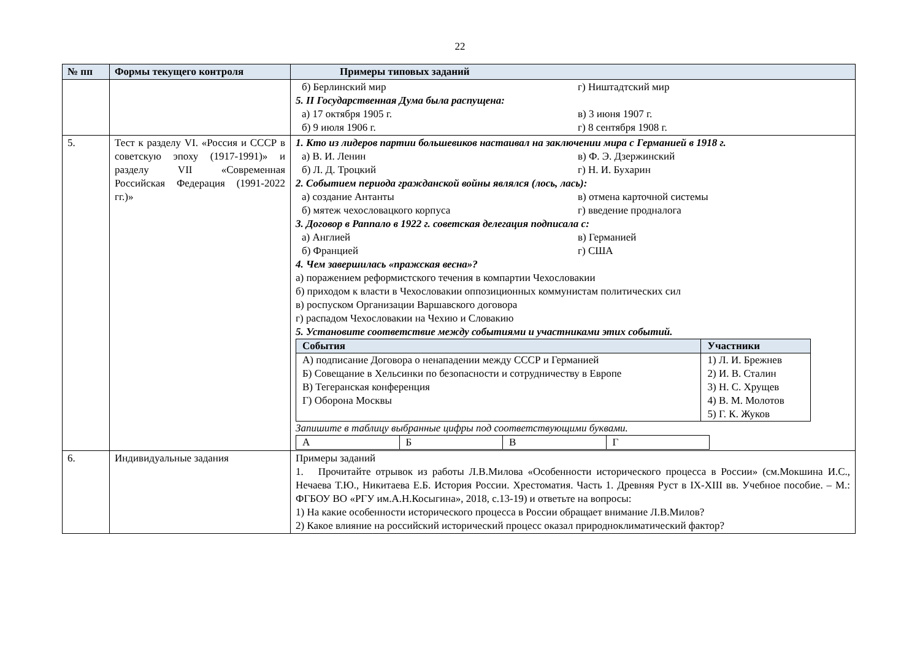22
| № пп | Формы текущего контроля | Примеры типовых заданий |
| --- | --- | --- |
| | | б) Берлинский мир г) Ништадтский мир 5. II Государственная Дума была распущена: а) 17 октября 1905 г. в) 3 июня 1907 г. б) 9 июля 1906 г. г) 8 сентября 1908 г. |
| 5. | Тест к разделу VI. «Россия и СССР в советскую эпоху (1917-1991)» и разделу VII «Современная Российская Федерация (1991-2022 гг.)» | 1. Кто из лидеров партии большевиков настаивал на заключении мира с Германией в 1918 г. а) В. И. Ленин в) Ф. Э. Дзержинский б) Л. Д. Троцкий г) Н. И. Бухарин 2. Событием периода гражданской войны являлся (лось, лась): а) создание Антанты в) отмена карточной системы б) мятеж чехословацкого корпуса г) введение продналога 3. Договор в Раппало в 1922 г. советская делегация подписала с: а) Англией в) Германией б) Францией г) США 4. Чем завершилась «пражская весна»? а) поражением реформистского течения в компартии Чехословакии б) приходом к власти в Чехословакии оппозиционных коммунистам политических сил в) роспуском Организации Варшавского договора г) распадом Чехословакии на Чехию и Словакию 5. Установите соответствие между событиями и участниками этих событий. / События / Участники / / --- / --- / / А) подписание Договора о ненападении между СССР и Германией Б) Совещание в Хельсинки по безопасности и сотрудничеству в Европе В) Тегеранская конференция Г) Оборона Москвы / 1) Л. И. Брежнев 2) И. В. Сталин 3) Н. С. Хрущев 4) В. М. Молотов 5) Г. К. Жуков / Запишите в таблицу выбранные цифры под соответствующими буквами. / А / Б / В / Г / |
| 6. | Индивидуальные задания | Примеры заданий 1. Прочитайте отрывок из работы Л.В.Милова «Особенности исторического процесса в России» (см.Мокшина И.С., Нечаева Т.Ю., Никитаева Е.Б. История России. Хрестоматия. Часть 1. Древняя Руст в IX-XIII вв. Учебное пособие. – М.: ФГБОУ ВО «РГУ им.А.Н.Косыгина», 2018, с.13-19) и ответьте на вопросы: 1) На какие особенности исторического процесса в России обращает внимание Л.В.Милов? 2) Какое влияние на российский исторический процесс оказал природноклиматический фактор? |